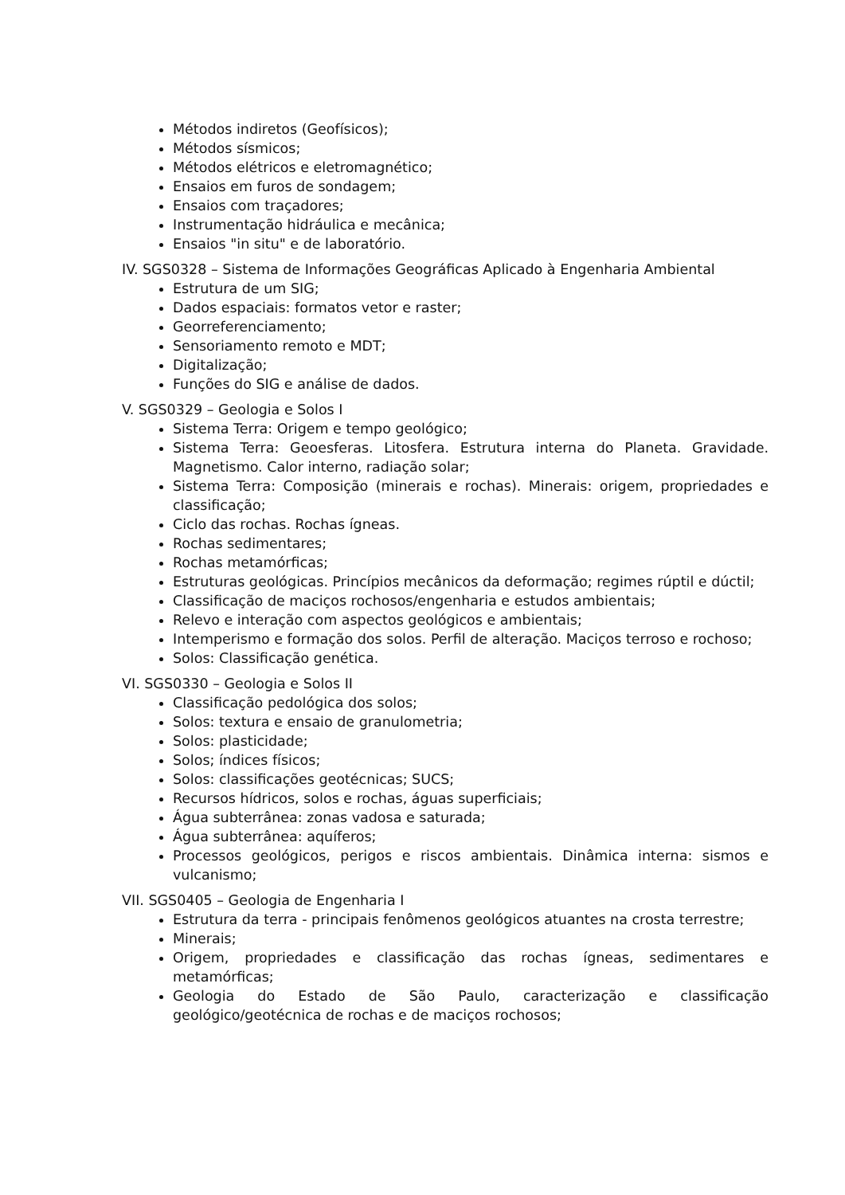Métodos indiretos (Geofísicos);
Métodos sísmicos;
Métodos elétricos e eletromagnético;
Ensaios em furos de sondagem;
Ensaios com traçadores;
Instrumentação hidráulica e mecânica;
Ensaios "in situ" e de laboratório.
IV. SGS0328 – Sistema de Informações Geográficas Aplicado à Engenharia Ambiental
Estrutura de um SIG;
Dados espaciais: formatos vetor e raster;
Georreferenciamento;
Sensoriamento remoto e MDT;
Digitalização;
Funções do SIG e análise de dados.
V. SGS0329 – Geologia e Solos I
Sistema Terra: Origem e tempo geológico;
Sistema Terra: Geoesferas. Litosfera. Estrutura interna do Planeta. Gravidade. Magnetismo. Calor interno, radiação solar;
Sistema Terra: Composição (minerais e rochas). Minerais: origem, propriedades e classificação;
Ciclo das rochas. Rochas ígneas.
Rochas sedimentares;
Rochas metamórficas;
Estruturas geológicas. Princípios mecânicos da deformação; regimes rúptil e dúctil;
Classificação de maciços rochosos/engenharia e estudos ambientais;
Relevo e interação com aspectos geológicos e ambientais;
Intemperismo e formação dos solos. Perfil de alteração. Maciços terroso e rochoso;
Solos: Classificação genética.
VI. SGS0330 – Geologia e Solos II
Classificação pedológica dos solos;
Solos: textura e ensaio de granulometria;
Solos: plasticidade;
Solos; índices físicos;
Solos: classificações geotécnicas; SUCS;
Recursos hídricos, solos e rochas, águas superficiais;
Água subterrânea: zonas vadosa e saturada;
Água subterrânea: aquíferos;
Processos geológicos, perigos e riscos ambientais. Dinâmica interna: sismos e vulcanismo;
VII. SGS0405 – Geologia de Engenharia I
Estrutura da terra - principais fenômenos geológicos atuantes na crosta terrestre;
Minerais;
Origem, propriedades e classificação das rochas ígneas, sedimentares e metamórficas;
Geologia do Estado de São Paulo, caracterização e classificação geológico/geotécnica de rochas e de maciços rochosos;